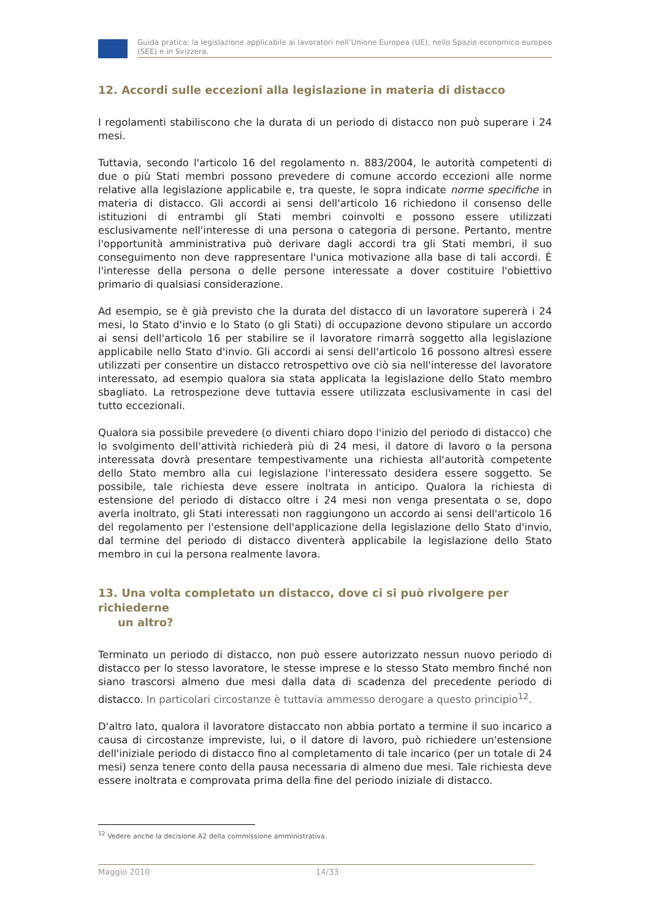Guida pratica: la legislazione applicabile ai lavoratori nell’Unione Europea (UE), nello Spazio economico europeo (SEE) e in Svizzera.
12. Accordi sulle eccezioni alla legislazione in materia di distacco
I regolamenti stabiliscono che la durata di un periodo di distacco non può superare i 24 mesi.
Tuttavia, secondo l'articolo 16 del regolamento n. 883/2004, le autorità competenti di due o più Stati membri possono prevedere di comune accordo eccezioni alle norme relative alla legislazione applicabile e, tra queste, le sopra indicate norme specifiche in materia di distacco. Gli accordi ai sensi dell'articolo 16 richiedono il consenso delle istituzioni di entrambi gli Stati membri coinvolti e possono essere utilizzati esclusivamente nell'interesse di una persona o categoria di persone. Pertanto, mentre l'opportunità amministrativa può derivare dagli accordi tra gli Stati membri, il suo conseguimento non deve rappresentare l'unica motivazione alla base di tali accordi. È l'interesse della persona o delle persone interessate a dover costituire l'obiettivo primario di qualsiasi considerazione.
Ad esempio, se è già previsto che la durata del distacco di un lavoratore supererà i 24 mesi, lo Stato d'invio e lo Stato (o gli Stati) di occupazione devono stipulare un accordo ai sensi dell'articolo 16 per stabilire se il lavoratore rimarrà soggetto alla legislazione applicabile nello Stato d'invio. Gli accordi ai sensi dell'articolo 16 possono altresì essere utilizzati per consentire un distacco retrospettivo ove ciò sia nell'interesse del lavoratore interessato, ad esempio qualora sia stata applicata la legislazione dello Stato membro sbagliato. La retrospezione deve tuttavia essere utilizzata esclusivamente in casi del tutto eccezionali.
Qualora sia possibile prevedere (o diventi chiaro dopo l'inizio del periodo di distacco) che lo svolgimento dell'attività richiederà più di 24 mesi, il datore di lavoro o la persona interessata dovrà presentare tempestivamente una richiesta all'autorità competente dello Stato membro alla cui legislazione l'interessato desidera essere soggetto. Se possibile, tale richiesta deve essere inoltrata in anticipo. Qualora la richiesta di estensione del periodo di distacco oltre i 24 mesi non venga presentata o se, dopo averla inoltrato, gli Stati interessati non raggiungono un accordo ai sensi dell'articolo 16 del regolamento per l'estensione dell'applicazione della legislazione dello Stato d'invio, dal termine del periodo di distacco diventerà applicabile la legislazione dello Stato membro in cui la persona realmente lavora.
13. Una volta completato un distacco, dove ci si può rivolgere per richiederne
un altro?
Terminato un periodo di distacco, non può essere autorizzato nessun nuovo periodo di distacco per lo stesso lavoratore, le stesse imprese e lo stesso Stato membro finché non siano trascorsi almeno due mesi dalla data di scadenza del precedente periodo di distacco. In particolari circostanze è tuttavia ammesso derogare a questo principio<sup>12</sup>.
D'altro lato, qualora il lavoratore distaccato non abbia portato a termine il suo incarico a causa di circostanze impreviste, lui, o il datore di lavoro, può richiedere un'estensione dell'iniziale periodo di distacco fino al completamento di tale incarico (per un totale di 24 mesi) senza tenere conto della pausa necessaria di almeno due mesi. Tale richiesta deve essere inoltrata e comprovata prima della fine del periodo iniziale di distacco.
<sup>12</sup> Vedere anche la decisione A2 della commissione amministrativa.
Maggio 2010 14/33